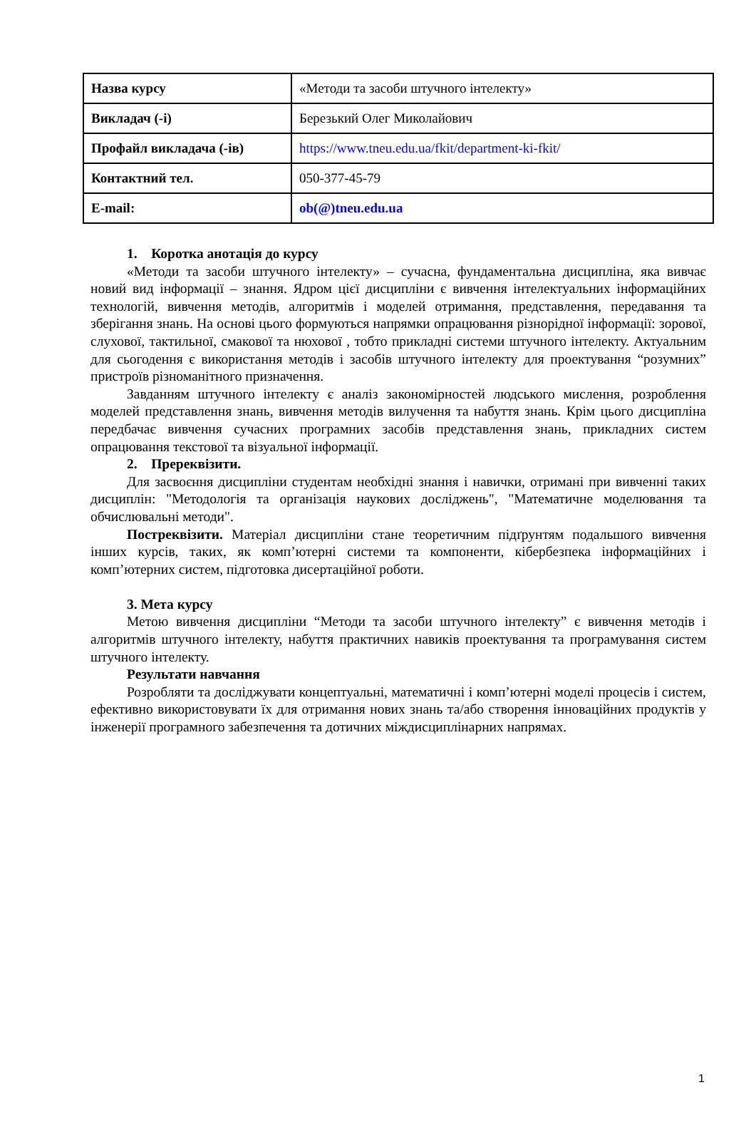| Назва курсу | «Методи та засоби штучного інтелекту» |
| Викладач (-і) | Березький Олег Миколайович |
| Профайл викладача (-ів) | https://www.tneu.edu.ua/fkit/department-ki-fkit/ |
| Контактний тел. | 050-377-45-79 |
| E-mail: | ob(@)tneu.edu.ua |
1. Коротка анотація до курсу
«Методи та засоби штучного інтелекту» – сучасна, фундаментальна дисципліна, яка вивчає новий вид інформації – знання. Ядром цієї дисципліни є вивчення інтелектуальних інформаційних технологій, вивчення методів, алгоритмів і моделей отримання, представлення, передавання та зберігання знань. На основі цього формуються напрямки опрацювання різнорідної інформації: зорової, слухової, тактильної, смакової та нюхової , тобто прикладні системи штучного інтелекту. Актуальним для сьогодення є використання методів і засобів штучного інтелекту для проектування “розумних” пристроїв різноманітного призначення.
Завданням штучного інтелекту є аналіз закономірностей людського мислення, розроблення моделей представлення знань, вивчення методів вилучення та набуття знань. Крім цього дисципліна передбачає вивчення сучасних програмних засобів представлення знань, прикладних систем опрацювання текстової та візуальної інформації.
2. Пререквізити.
Для засвоєння дисципліни студентам необхідні знання і навички, отримані при вивченні таких дисциплін: "Методологія та організація наукових досліджень", "Математичне моделювання та обчислювальні методи".
Постреквізити. Матеріал дисципліни стане теоретичним підґрунтям подальшого вивчення інших курсів, таких, як комп’ютерні системи та компоненти, кібербезпека інформаційних і комп’ютерних систем, підготовка дисертаційної роботи.
3. Мета курсу
Метою вивчення дисципліни “Методи та засоби штучного інтелекту” є вивчення методів і алгоритмів штучного інтелекту, набуття практичних навиків проектування та програмування систем штучного інтелекту.
Результати навчання
Розробляти та досліджувати концептуальні, математичні і комп’ютерні моделі процесів і систем, ефективно використовувати їх для отримання нових знань та/або створення інноваційних продуктів у інженерії програмного забезпечення та дотичних міждисциплінарних напрямах.
1